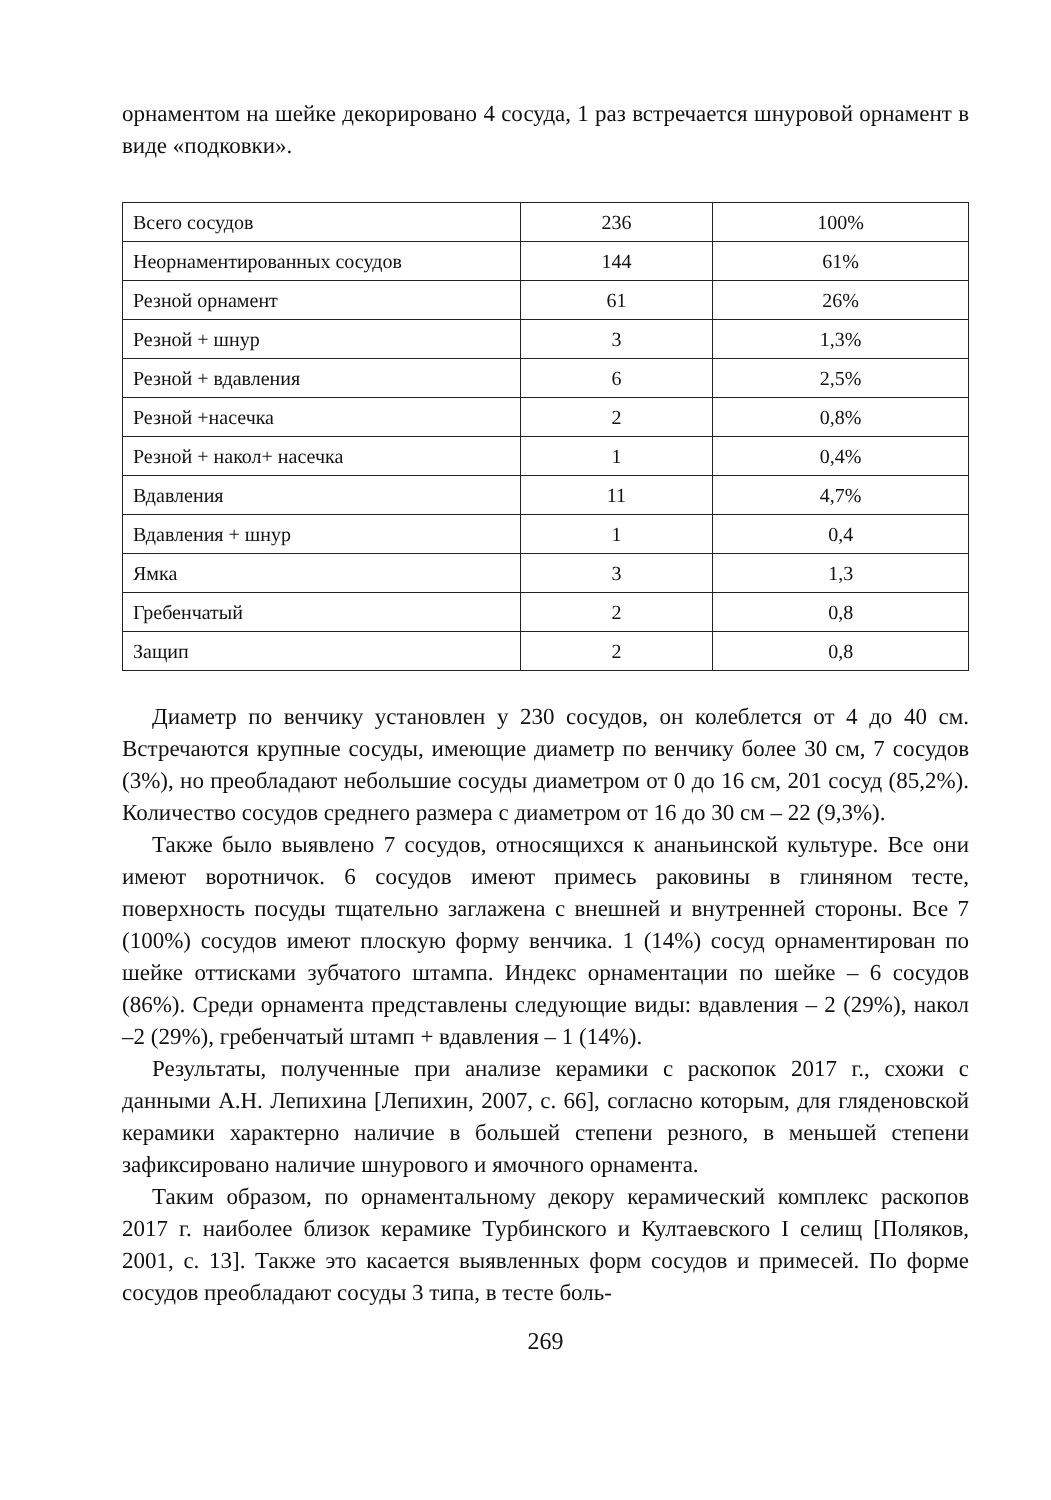орнаментом на шейке декорировано 4 сосуда, 1 раз встречается шнуровой орнамент в виде «подковки».
| Всего сосудов | 236 | 100% |
| Неорнаментированных сосудов | 144 | 61% |
| Резной орнамент | 61 | 26% |
| Резной + шнур | 3 | 1,3% |
| Резной + вдавления | 6 | 2,5% |
| Резной +насечка | 2 | 0,8% |
| Резной + накол+ насечка | 1 | 0,4% |
| Вдавления | 11 | 4,7% |
| Вдавления + шнур | 1 | 0,4 |
| Ямка | 3 | 1,3 |
| Гребенчатый | 2 | 0,8 |
| Защип | 2 | 0,8 |
Диаметр по венчику установлен у 230 сосудов, он колеблется от 4 до 40 см. Встречаются крупные сосуды, имеющие диаметр по венчику более 30 см, 7 сосудов (3%), но преобладают небольшие сосуды диаметром от 0 до 16 см, 201 сосуд (85,2%). Количество сосудов среднего размера с диаметром от 16 до 30 см – 22 (9,3%).
Также было выявлено 7 сосудов, относящихся к ананьинской культуре. Все они имеют воротничок. 6 сосудов имеют примесь раковины в глиняном тесте, поверхность посуды тщательно заглажена с внешней и внутренней стороны. Все 7 (100%) сосудов имеют плоскую форму венчика. 1 (14%) сосуд орнаментирован по шейке оттисками зубчатого штампа. Индекс орнаментации по шейке – 6 сосудов (86%). Среди орнамента представлены следующие виды: вдавления – 2 (29%), накол –2 (29%), гребенчатый штамп + вдавления – 1 (14%).
Результаты, полученные при анализе керамики с раскопок 2017 г., схожи с данными А.Н. Лепихина [Лепихин, 2007, с. 66], согласно которым, для гляденовской керамики характерно наличие в большей степени резного, в меньшей степени зафиксировано наличие шнурового и ямочного орнамента.
Таким образом, по орнаментальному декору керамический комплекс раскопов 2017 г. наиболее близок керамике Турбинского и Култаевского I селищ [Поляков, 2001, с. 13]. Также это касается выявленных форм сосудов и примесей. По форме сосудов преобладают сосуды 3 типа, в тесте боль-
269